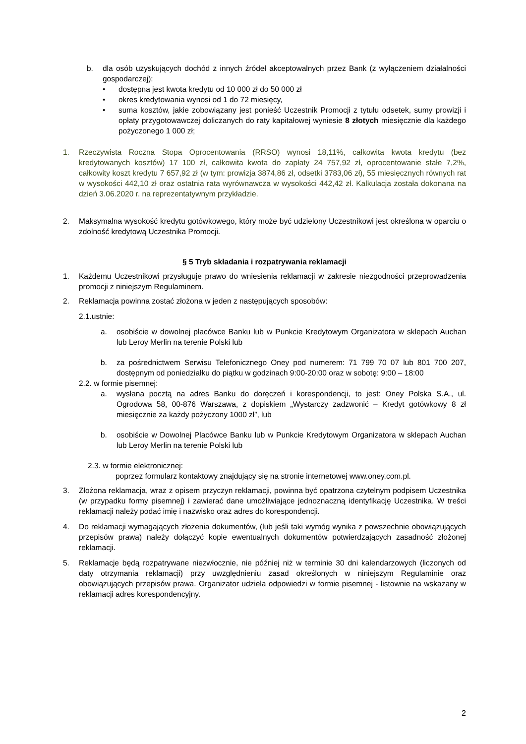b. dla osób uzyskujących dochód z innych źródeł akceptowalnych przez Bank (z wyłączeniem działalności gospodarczej):
• dostępna jest kwota kredytu od 10 000 zł do 50 000 zł
• okres kredytowania wynosi od 1 do 72 miesięcy,
• suma kosztów, jakie zobowiązany jest ponieść Uczestnik Promocji z tytułu odsetek, sumy prowizji i opłaty przygotowawczej doliczanych do raty kapitałowej wyniesie 8 złotych miesięcznie dla każdego pożyczonego 1 000 zł;
1. Rzeczywista Roczna Stopa Oprocentowania (RRSO) wynosi 18,11%, całkowita kwota kredytu (bez kredytowanych kosztów) 17 100 zł, całkowita kwota do zapłaty 24 757,92 zł, oprocentowanie stałe 7,2%, całkowity koszt kredytu 7 657,92 zł (w tym: prowizja 3874,86 zł, odsetki 3783,06 zł), 55 miesięcznych równych rat w wysokości 442,10 zł oraz ostatnia rata wyrównawcza w wysokości 442,42 zł. Kalkulacja została dokonana na dzień 3.06.2020 r. na reprezentatywnym przykładzie.
2. Maksymalna wysokość kredytu gotówkowego, który może być udzielony Uczestnikowi jest określona w oparciu o zdolność kredytową Uczestnika Promocji.
§ 5 Tryb składania i rozpatrywania reklamacji
1. Każdemu Uczestnikowi przysługuje prawo do wniesienia reklamacji w zakresie niezgodności przeprowadzenia promocji z niniejszym Regulaminem.
2. Reklamacja powinna zostać złożona w jeden z następujących sposobów:
2.1.ustnie:
a. osobiście w dowolnej placówce Banku lub w Punkcie Kredytowym Organizatora w sklepach Auchan lub Leroy Merlin na terenie Polski lub
b. za pośrednictwem Serwisu Telefonicznego Oney pod numerem: 71 799 70 07 lub 801 700 207, dostępnym od poniedziałku do piątku w godzinach 9:00-20:00 oraz w sobotę: 9:00 – 18:00
2.2. w formie pisemnej:
a. wysłana pocztą na adres Banku do doręczeń i korespondencji, to jest: Oney Polska S.A., ul. Ogrodowa 58, 00-876 Warszawa, z dopiskiem „Wystarczy zadzwonić – Kredyt gotówkowy 8 zł miesięcznie za każdy pożyczony 1000 zł”, lub
b. osobiście w Dowolnej Placówce Banku lub w Punkcie Kredytowym Organizatora w sklepach Auchan lub Leroy Merlin na terenie Polski lub
2.3. w formie elektronicznej:
poprzez formularz kontaktowy znajdujący się na stronie internetowej www.oney.com.pl.
3. Złożona reklamacja, wraz z opisem przyczyn reklamacji, powinna być opatrzona czytelnym podpisem Uczestnika (w przypadku formy pisemnej) i zawierać dane umożliwiające jednoznaczną identyfikację Uczestnika. W treści reklamacji należy podać imię i nazwisko oraz adres do korespondencji.
4. Do reklamacji wymagających złożenia dokumentów, (lub jeśli taki wymóg wynika z powszechnie obowiązujących przepisów prawa) należy dołączyć kopie ewentualnych dokumentów potwierdzających zasadność złożonej reklamacji.
5. Reklamacje będą rozpatrywane niezwłocznie, nie później niż w terminie 30 dni kalendarzowych (liczonych od daty otrzymania reklamacji) przy uwzględnieniu zasad określonych w niniejszym Regulaminie oraz obowiązujących przepisów prawa. Organizator udziela odpowiedzi w formie pisemnej - listownie na wskazany w reklamacji adres korespondencyjny.
2